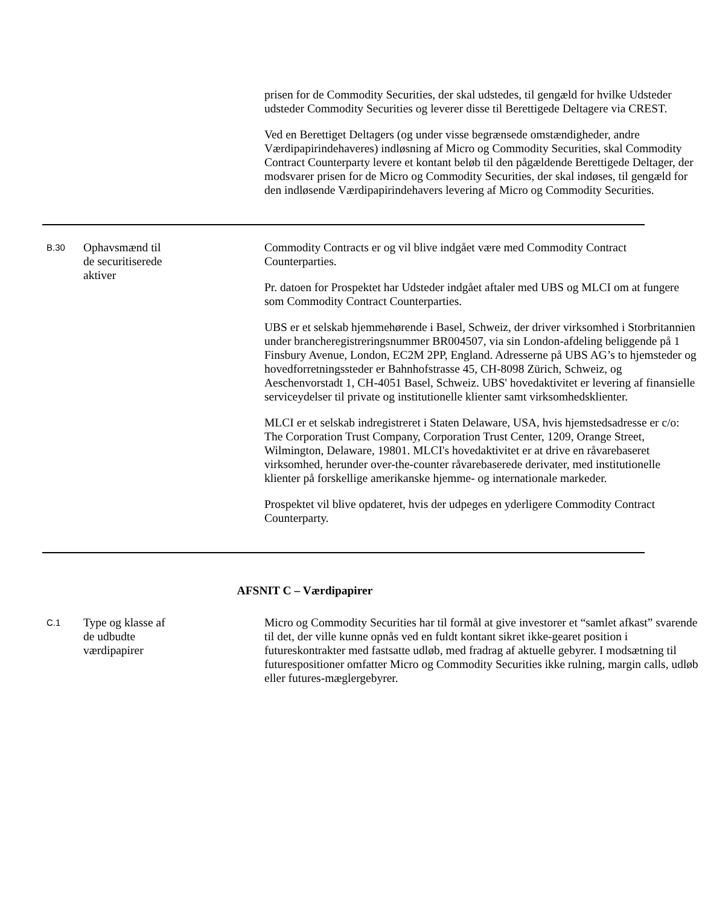prisen for de Commodity Securities, der skal udstedes, til gengæld for hvilke Udsteder udsteder Commodity Securities og leverer disse til Berettigede Deltagere via CREST.
Ved en Berettiget Deltagers (og under visse begrænsede omstændigheder, andre Værdipapirindehaveres) indløsning af Micro og Commodity Securities, skal Commodity Contract Counterparty levere et kontant beløb til den pågældende Berettigede Deltager, der modsvarer prisen for de Micro og Commodity Securities, der skal indøses, til gengæld for den indløsende Værdipapirindehavers levering af Micro og Commodity Securities.
B.30
Ophavsmænd til
de securitiserede
aktiver
Commodity Contracts er og vil blive indgået være med Commodity Contract Counterparties.
Pr. datoen for Prospektet har Udsteder indgået aftaler med UBS og MLCI om at fungere som Commodity Contract Counterparties.
UBS er et selskab hjemmehørende i Basel, Schweiz, der driver virksomhed i Storbritannien under brancheregistreringsnummer BR004507, via sin London-afdeling beliggende på 1 Finsbury Avenue, London, EC2M 2PP, England. Adresserne på UBS AG’s to hjemsteder og hovedforretningssteder er Bahnhofstrasse 45, CH-8098 Zürich, Schweiz, og Aeschenvorstadt 1, CH-4051 Basel, Schweiz. UBS' hovedaktivitet er levering af finansielle serviceydelser til private og institutionelle klienter samt virksomhedsklienter.
MLCI er et selskab indregistreret i Staten Delaware, USA, hvis hjemstedsadresse er c/o: The Corporation Trust Company, Corporation Trust Center, 1209, Orange Street, Wilmington, Delaware, 19801. MLCI's hovedaktivitet er at drive en råvarebaseret virksomhed, herunder over-the-counter råvarebaserede derivater, med institutionelle klienter på forskellige amerikanske hjemme- og internationale markeder.
Prospektet vil blive opdateret, hvis der udpeges en yderligere Commodity Contract Counterparty.
AFSNIT C – Værdipapirer
C.1
Type og klasse af
de udbudte
værdipapirer
Micro og Commodity Securities har til formål at give investorer et “samlet afkast” svarende til det, der ville kunne opnås ved en fuldt kontant sikret ikke-gearet position i futureskontrakter med fastsatte udløb, med fradrag af aktuelle gebyrer. I modsætning til futurespositioner omfatter Micro og Commodity Securities ikke rulning, margin calls, udløb eller futures-mæglergebyrer.